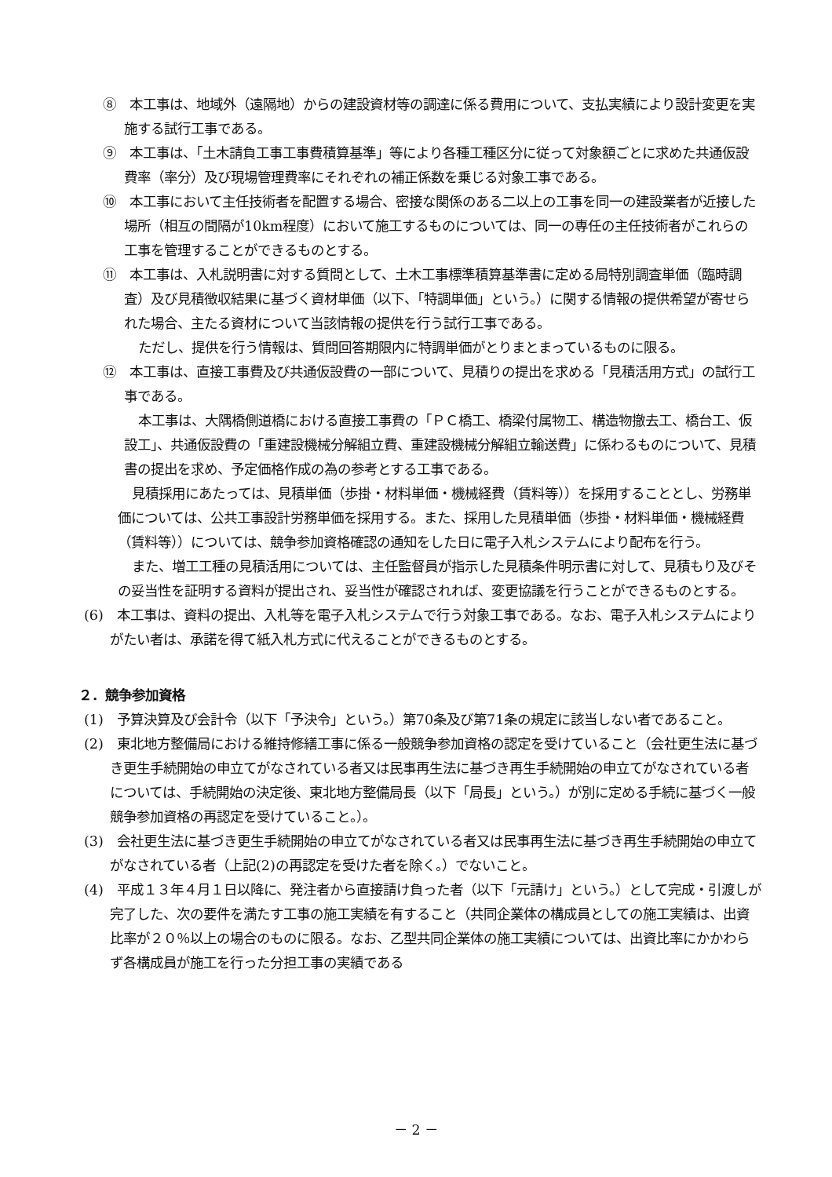⑧　本工事は、地域外（遠隔地）からの建設資材等の調達に係る費用について、支払実績により設計変更を実施する試行工事である。
⑨　本工事は、「土木請負工事工事費積算基準」等により各種工種区分に従って対象額ごとに求めた共通仮設費率（率分）及び現場管理費率にそれぞれの補正係数を乗じる対象工事である。
⑩　本工事において主任技術者を配置する場合、密接な関係のある二以上の工事を同一の建設業者が近接した場所（相互の間隔が10km程度）において施工するものについては、同一の専任の主任技術者がこれらの工事を管理することができるものとする。
⑪　本工事は、入札説明書に対する質問として、土木工事標準積算基準書に定める局特別調査単価（臨時調査）及び見積徴収結果に基づく資材単価（以下、「特調単価」という。）に関する情報の提供希望が寄せられた場合、主たる資材について当該情報の提供を行う試行工事である。
ただし、提供を行う情報は、質問回答期限内に特調単価がとりまとまっているものに限る。
⑫　本工事は、直接工事費及び共通仮設費の一部について、見積りの提出を求める「見積活用方式」の試行工事である。
本工事は、大隅橋側道橋における直接工事費の「ＰＣ橋工、橋梁付属物工、構造物撤去工、橋台工、仮設工」、共通仮設費の「重建設機械分解組立費、重建設機械分解組立輸送費」に係わるものについて、見積書の提出を求め、予定価格作成の為の参考とする工事である。
見積採用にあたっては、見積単価（歩掛・材料単価・機械経費（賃料等））を採用することとし、労務単価については、公共工事設計労務単価を採用する。また、採用した見積単価（歩掛・材料単価・機械経費（賃料等））については、競争参加資格確認の通知をした日に電子入札システムにより配布を行う。
また、増工工種の見積活用については、主任監督員が指示した見積条件明示書に対して、見積もり及びその妥当性を証明する資料が提出され、妥当性が確認されれば、変更協議を行うことができるものとする。
(6)　本工事は、資料の提出、入札等を電子入札システムで行う対象工事である。なお、電子入札システムによりがたい者は、承諾を得て紙入札方式に代えることができるものとする。
２．競争参加資格
(1)　予算決算及び会計令（以下「予決令」という。）第70条及び第71条の規定に該当しない者であること。
(2)　東北地方整備局における維持修繕工事に係る一般競争参加資格の認定を受けていること（会社更生法に基づき更生手続開始の申立てがなされている者又は民事再生法に基づき再生手続開始の申立てがなされている者については、手続開始の決定後、東北地方整備局長（以下「局長」という。）が別に定める手続に基づく一般競争参加資格の再認定を受けていること。）。
(3)　会社更生法に基づき更生手続開始の申立てがなされている者又は民事再生法に基づき再生手続開始の申立てがなされている者（上記(2)の再認定を受けた者を除く。）でないこと。
(4)　平成１３年４月１日以降に、発注者から直接請け負った者（以下「元請け」という。）として完成・引渡しが完了した、次の要件を満たす工事の施工実績を有すること（共同企業体の構成員としての施工実績は、出資比率が２０％以上の場合のものに限る。なお、乙型共同企業体の施工実績については、出資比率にかかわらず各構成員が施工を行った分担工事の実績である
－ 2 －